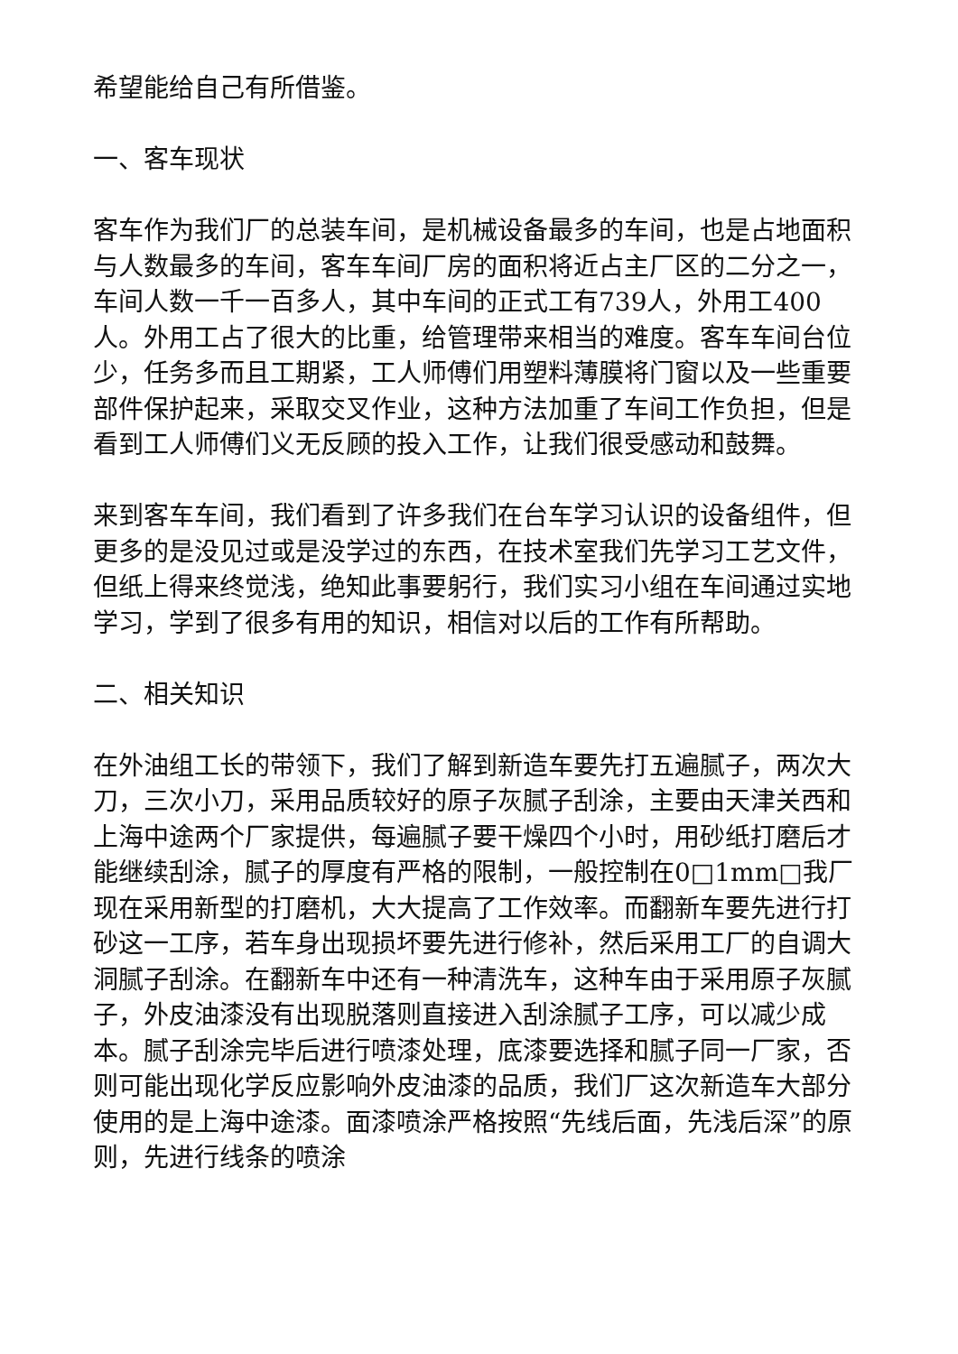希望能给自己有所借鉴。
一、客车现状
客车作为我们厂的总装车间，是机械设备最多的车间，也是占地面积与人数最多的车间，客车车间厂房的面积将近占主厂区的二分之一，车间人数一千一百多人，其中车间的正式工有739人，外用工400人。外用工占了很大的比重，给管理带来相当的难度。客车车间台位少，任务多而且工期紧，工人师傅们用塑料薄膜将门窗以及一些重要部件保护起来，采取交叉作业，这种方法加重了车间工作负担，但是看到工人师傅们义无反顾的投入工作，让我们很受感动和鼓舞。
来到客车车间，我们看到了许多我们在台车学习认识的设备组件，但更多的是没见过或是没学过的东西，在技术室我们先学习工艺文件，但纸上得来终觉浅，绝知此事要躬行，我们实习小组在车间通过实地学习，学到了很多有用的知识，相信对以后的工作有所帮助。
二、相关知识
在外油组工长的带领下，我们了解到新造车要先打五遍腻子，两次大刀，三次小刀，采用品质较好的原子灰腻子刮涂，主要由天津关西和上海中途两个厂家提供，每遍腻子要干燥四个小时，用砂纸打磨后才能继续刮涂，腻子的厚度有严格的限制，一般控制在0□1mm□我厂现在采用新型的打磨机，大大提高了工作效率。而翻新车要先进行打砂这一工序，若车身出现损坏要先进行修补，然后采用工厂的自调大洞腻子刮涂。在翻新车中还有一种清洗车，这种车由于采用原子灰腻子，外皮油漆没有出现脱落则直接进入刮涂腻子工序，可以减少成本。腻子刮涂完毕后进行喷漆处理，底漆要选择和腻子同一厂家，否则可能出现化学反应影响外皮油漆的品质，我们厂这次新造车大部分使用的是上海中途漆。面漆喷涂严格按照“先线后面，先浅后深”的原则，先进行线条的喷涂